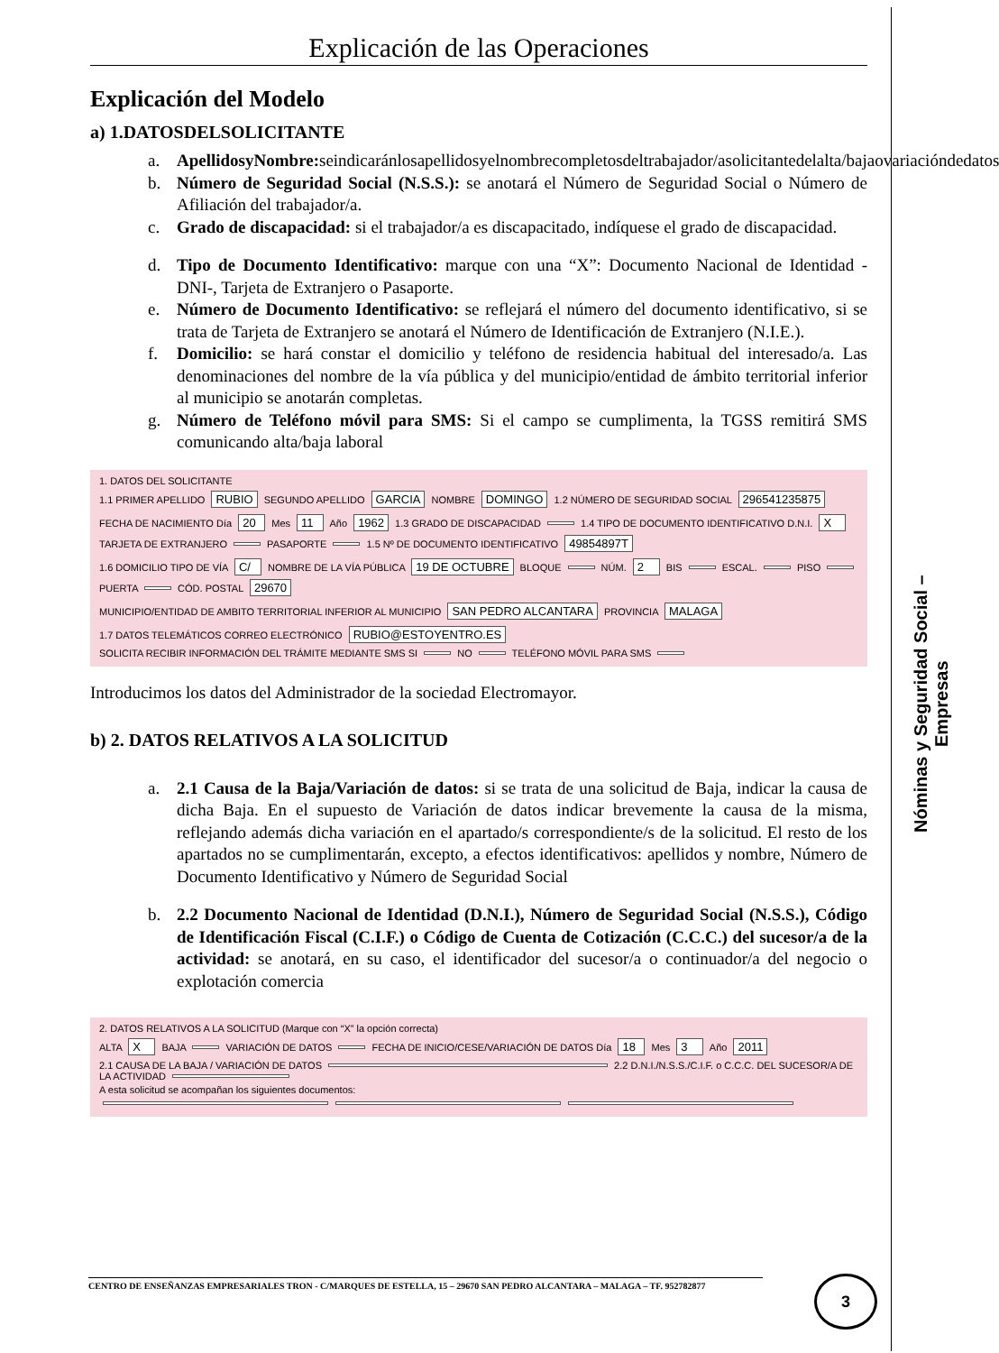Explicación de las Operaciones
Explicación del Modelo
a) 1.DATOSDELSOLICITANTE
a. ApellidosyNombre: seindicaránlosapellidosyelnombrecompletosdeltrabajador/asolicitantedelalta/bajaovariacióndedatos
b. Número de Seguridad Social (N.S.S.): se anotará el Número de Seguridad Social o Número de Afiliación del trabajador/a.
c. Grado de discapacidad: si el trabajador/a es discapacitado, indíquese el grado de discapacidad.
d. Tipo de Documento Identificativo: marque con una “X”: Documento Nacional de Identidad -DNI-, Tarjeta de Extranjero o Pasaporte.
e. Número de Documento Identificativo: se reflejará el número del documento identificativo, si se trata de Tarjeta de Extranjero se anotará el Número de Identificación de Extranjero (N.I.E.).
f. Domicilio: se hará constar el domicilio y teléfono de residencia habitual del interesado/a. Las denominaciones del nombre de la vía pública y del municipio/entidad de ámbito territorial inferior al municipio se anotarán completas.
g. Número de Teléfono móvil para SMS: Si el campo se cumplimenta, la TGSS remitirá SMS comunicando alta/baja laboral
1. DATOS DEL SOLICITANTE
1.1 PRIMER APELLIDO RUBIO SEGUNDO APELLIDO GARCIA NOMBRE DOMINGO 1.2 NÚMERO DE SEGURIDAD SOCIAL 296541235875
FECHA DE NACIMIENTO Día 20 Mes 11 Año 1962 1.3 GRADO DE DISCAPACIDAD 1.4 TIPO DE DOCUMENTO IDENTIFICATIVO D.N.I. X TARJETA DE EXTRANJERO PASAPORTE 1.5 Nº DE DOCUMENTO IDENTIFICATIVO 49854897T
1.6 DOMICILIO TIPO DE VÍA C/ NOMBRE DE LA VÍA PÚBLICA 19 DE OCTUBRE BLOQUE NÚM. 2 BIS ESCAL. PISO PUERTA CÓD. POSTAL 29670
MUNICIPIO/ENTIDAD DE AMBITO TERRITORIAL INFERIOR AL MUNICIPIO SAN PEDRO ALCANTARA PROVINCIA MALAGA
1.7 DATOS TELEMÁTICOS CORREO ELECTRÓNICO RUBIO@ESTOYENTRO.ES
SOLICITA RECIBIR INFORMACIÓN DEL TRÁMITE MEDIANTE SMS SI NO TELÉFONO MÓVIL PARA SMS
Introducimos los datos del Administrador de la sociedad Electromayor.
b) 2. DATOS RELATIVOS A LA SOLICITUD
a. 2.1 Causa de la Baja/Variación de datos: si se trata de una solicitud de Baja, indicar la causa de dicha Baja. En el supuesto de Variación de datos indicar brevemente la causa de la misma, reflejando además dicha variación en el apartado/s correspondiente/s de la solicitud. El resto de los apartados no se cumplimentarán, excepto, a efectos identificativos: apellidos y nombre, Número de Documento Identificativo y Número de Seguridad Social
b. 2.2 Documento Nacional de Identidad (D.N.I.), Número de Seguridad Social (N.S.S.), Código de Identificación Fiscal (C.I.F.) o Código de Cuenta de Cotización (C.C.C.) del sucesor/a de la actividad: se anotará, en su caso, el identificador del sucesor/a o continuador/a del negocio o explotación comercia
2. DATOS RELATIVOS A LA SOLICITUD (Marque con “X” la opción correcta)
ALTA X BAJA VARIACIÓN DE DATOS FECHA DE INICIO/CESE/VARIACIÓN DE DATOS Día 18 Mes 3 Año 2011
2.1 CAUSA DE LA BAJA / VARIACIÓN DE DATOS 2.2 D.N.I./N.S.S./C.I.F. o C.C.C. DEL SUCESOR/A DE LA ACTIVIDAD
A esta solicitud se acompañan los siguientes documentos:
Nóminas y Seguridad Social –Empresas
CENTRO DE ENSEÑANZAS EMPRESARIALES TRON - C/MARQUES DE ESTELLA, 15 – 29670 SAN PEDRO ALCANTARA – MALAGA – TF. 952782877 3